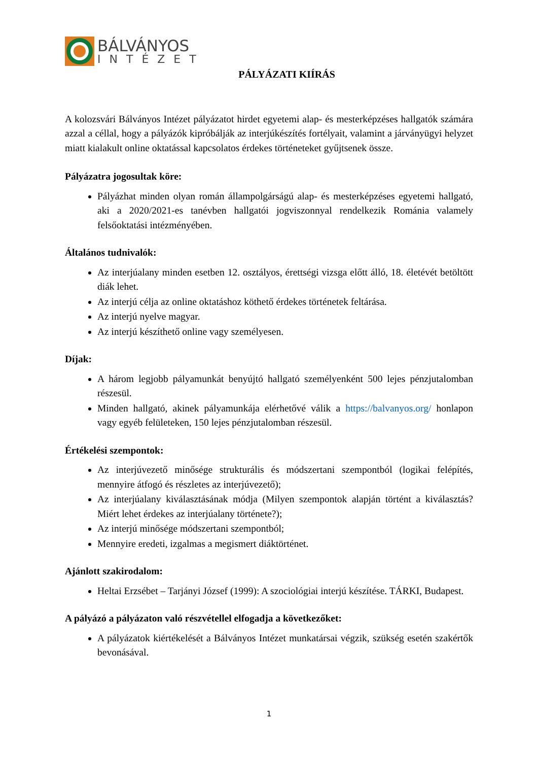BÁLVÁNYOS
INTÉZET
PÁLYÁZATI KIÍRÁS
A kolozsvári Bálványos Intézet pályázatot hirdet egyetemi alap- és mesterképzéses hallgatók számára azzal a céllal, hogy a pályázók kipróbálják az interjúkészítés fortélyait, valamint a járványügyi helyzet miatt kialakult online oktatással kapcsolatos érdekes történeteket gyűjtsenek össze.
Pályázatra jogosultak köre:
Pályázhat minden olyan román állampolgárságú alap- és mesterképzéses egyetemi hallgató, aki a 2020/2021-es tanévben hallgatói jogviszonnyal rendelkezik Románia valamely felsőoktatási intézményében.
Általános tudnivalók:
Az interjúalany minden esetben 12. osztályos, érettségi vizsga előtt álló, 18. életévét betöltött diák lehet.
Az interjú célja az online oktatáshoz köthető érdekes történetek feltárása.
Az interjú nyelve magyar.
Az interjú készíthető online vagy személyesen.
Díjak:
A három legjobb pályamunkát benyújtó hallgató személyenként 500 lejes pénzjutalomban részesül.
Minden hallgató, akinek pályamunkája elérhetővé válik a https://balvanyos.org/ honlapon vagy egyéb felületeken, 150 lejes pénzjutalomban részesül.
Értékelési szempontok:
Az interjúvezető minősége strukturális és módszertani szempontból (logikai felépítés, mennyire átfogó és részletes az interjúvezető);
Az interjúalany kiválasztásának módja (Milyen szempontok alapján történt a kiválasztás? Miért lehet érdekes az interjúalany története?);
Az interjú minősége módszertani szempontból;
Mennyire eredeti, izgalmas a megismert diáktörténet.
Ajánlott szakirodalom:
Heltai Erzsébet – Tarjányi József (1999): A szociológiai interjú készítése. TÁRKI, Budapest.
A pályázó a pályázaton való részvétellel elfogadja a következőket:
A pályázatok kiértékelését a Bálványos Intézet munkatársai végzik, szükség esetén szakértők bevonásával.
1